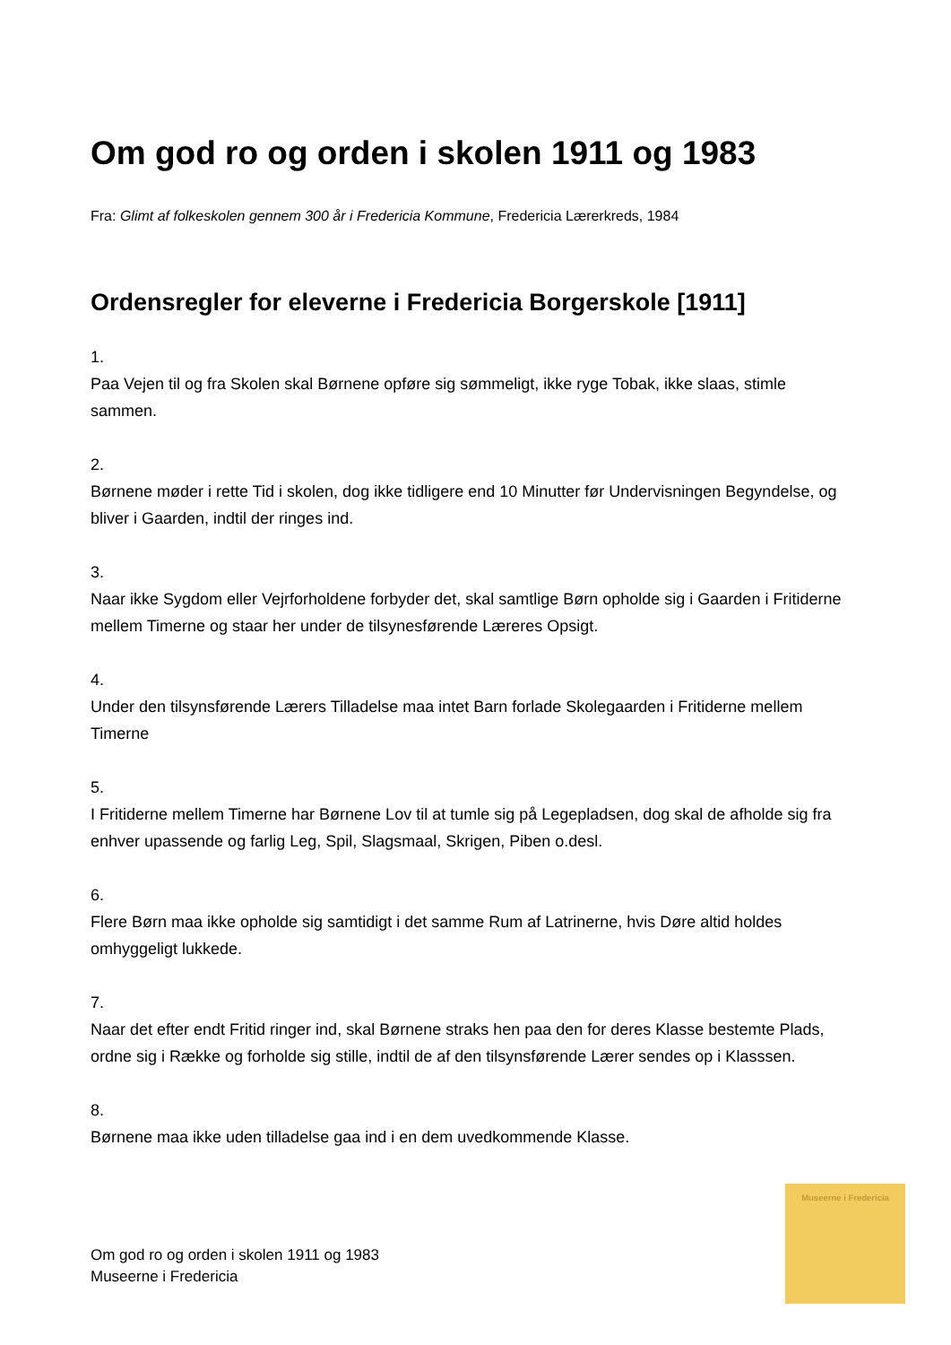Om god ro og orden i skolen 1911 og 1983
Fra: Glimt af folkeskolen gennem 300 år i Fredericia Kommune, Fredericia Lærerkreds, 1984
Ordensregler for eleverne i Fredericia Borgerskole [1911]
1.
Paa Vejen til og fra Skolen skal Børnene opføre sig sømmeligt, ikke ryge Tobak, ikke slaas, stimle sammen.
2.
Børnene møder i rette Tid i skolen, dog ikke tidligere end 10 Minutter før Undervisningen Begyndelse, og bliver i Gaarden, indtil der ringes ind.
3.
Naar ikke Sygdom eller Vejrforholdene forbyder det, skal samtlige Børn opholde sig i Gaarden i Fritiderne mellem Timerne og staar her under de tilsynesførende Læreres Opsigt.
4.
Under den tilsynsførende Lærers Tilladelse maa intet Barn forlade Skolegaarden i Fritiderne mellem Timerne
5.
I Fritiderne mellem Timerne har Børnene Lov til at tumle sig på Legepladsen, dog skal de afholde sig fra enhver upassende og farlig Leg, Spil, Slagsmaal, Skrigen, Piben o.desl.
6.
Flere Børn maa ikke opholde sig samtidigt i det samme Rum af Latrinerne, hvis Døre altid holdes omhyggeligt lukkede.
7.
Naar det efter endt Fritid ringer ind, skal Børnene straks hen paa den for deres Klasse bestemte Plads, ordne sig i Række og forholde sig stille, indtil de af den tilsynsførende Lærer sendes op i Klasssen.
8.
Børnene maa ikke uden tilladelse gaa ind i en dem uvedkommende Klasse.
Om god ro og orden i skolen 1911 og 1983
Museerne i Fredericia
Museerne i Fredericia